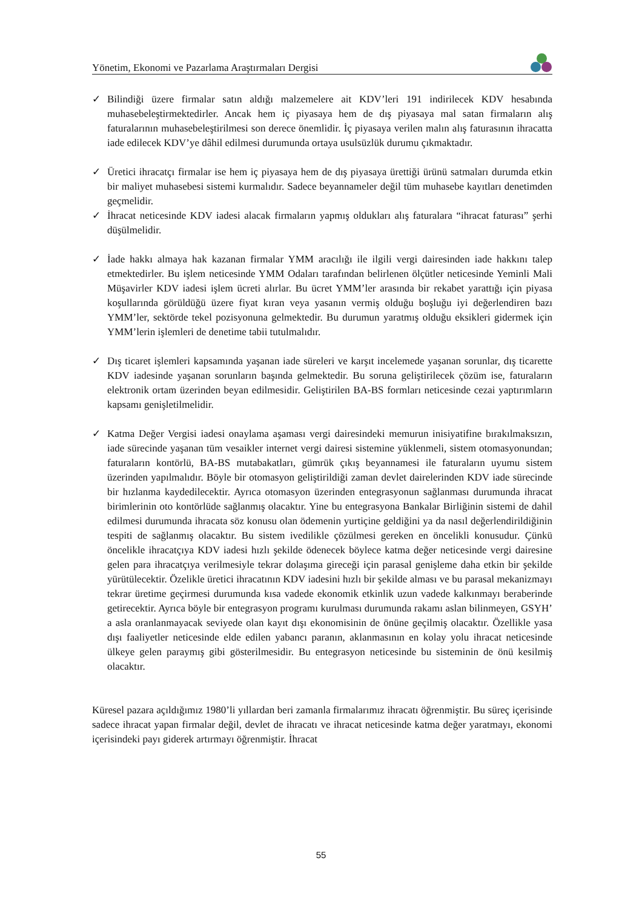Yönetim, Ekonomi ve Pazarlama Araştırmaları Dergisi
✓ Bilindiği üzere firmalar satın aldığı malzemelere ait KDV’leri 191 indirilecek KDV hesabında muhasebeleştirmektedirler. Ancak hem iç piyasaya hem de dış piyasaya mal satan firmaların alış faturalarının muhasebeleştirilmesi son derece önemlidir. İç piyasaya verilen malın alış faturasının ihracatta iade edilecek KDV’ye dâhil edilmesi durumunda ortaya usulsüzlük durumu çıkmaktadır.
✓ Üretici ihracatçı firmalar ise hem iç piyasaya hem de dış piyasaya ürettiği ürünü satmaları durumda etkin bir maliyet muhasebesi sistemi kurmalıdır. Sadece beyannameler değil tüm muhasebe kayıtları denetimden geçmelidir.
✓ İhracat neticesinde KDV iadesi alacak firmaların yapmış oldukları alış faturalara “ihracat faturası” şerhi düşülmelidir.
✓ İade hakkı almaya hak kazanan firmalar YMM aracılığı ile ilgili vergi dairesinden iade hakkını talep etmektedirler. Bu işlem neticesinde YMM Odaları tarafından belirlenen ölçütler neticesinde Yeminli Mali Müşavirler KDV iadesi işlem ücreti alırlar. Bu ücret YMM’ler arasında bir rekabet yarattığı için piyasa koşullarında görüldüğü üzere fiyat kıran veya yasanın vermiş olduğu boşluğu iyi değerlendiren bazı YMM’ler, sektörde tekel pozisyonuna gelmektedir. Bu durumun yaratmış olduğu eksikleri gidermek için YMM’lerin işlemleri de denetime tabii tutulmalıdır.
✓ Dış ticaret işlemleri kapsamında yaşanan iade süreleri ve karşıt incelemede yaşanan sorunlar, dış ticarette KDV iadesinde yaşanan sorunların başında gelmektedir. Bu soruna geliştirilecek çözüm ise, faturaların elektronik ortam üzerinden beyan edilmesidir. Geliştirilen BA-BS formları neticesinde cezai yaptırımların kapsamı genişletilmelidir.
✓ Katma Değer Vergisi iadesi onaylama aşaması vergi dairesindeki memurun inisiyatifine bırakılmaksızın, iade sürecinde yaşanan tüm vesaikler internet vergi dairesi sistemine yüklenmeli, sistem otomasyonundan; faturaların kontörlü, BA-BS mutabakatları, gümrük çıkış beyannamesi ile faturaların uyumu sistem üzerinden yapılmalıdır. Böyle bir otomasyon geliştirildiği zaman devlet dairelerinden KDV iade sürecinde bir hızlanma kaydedilecektir. Ayrıca otomasyon üzerinden entegrasyonun sağlanması durumunda ihracat birimlerinin oto kontörlüde sağlanmış olacaktır. Yine bu entegrasyona Bankalar Birliğinin sistemi de dahil edilmesi durumunda ihracata söz konusu olan ödemenin yurtiçine geldiğini ya da nasıl değerlendirildiğinin tespiti de sağlanmış olacaktır. Bu sistem ivedilikle çözülmesi gereken en öncelikli konusudur. Çünkü öncelikle ihracatçıya KDV iadesi hızlı şekilde ödenecek böylece katma değer neticesinde vergi dairesine gelen para ihracatçıya verilmesiyle tekrar dolaşıma gireceği için parasal genişleme daha etkin bir şekilde yürütülecektir. Özelikle üretici ihracatının KDV iadesini hızlı bir şekilde alması ve bu parasal mekanizmayı tekrar üretime geçirmesi durumunda kısa vadede ekonomik etkinlik uzun vadede kalkınmayı beraberinde getirecektir. Ayrıca böyle bir entegrasyon programı kurulması durumunda rakamı aslan bilinmeyen, GSYH’ a asla oranlanmayacak seviyede olan kayıt dışı ekonomisinin de önüne geçilmiş olacaktır. Özellikle yasa dışı faaliyetler neticesinde elde edilen yabancı paranın, aklanmasının en kolay yolu ihracat neticesinde ülkeye gelen paraymış gibi gösterilmesidir. Bu entegrasyon neticesinde bu sisteminin de önü kesilmiş olacaktır.
Küresel pazara açıldığımız 1980’li yıllardan beri zamanla firmalarımız ihracatı öğrenmiştir. Bu süreç içerisinde sadece ihracat yapan firmalar değil, devlet de ihracatı ve ihracat neticesinde katma değer yaratmayı, ekonomi içerisindeki payı giderek artırmayı öğrenmiştir. İhracat
55